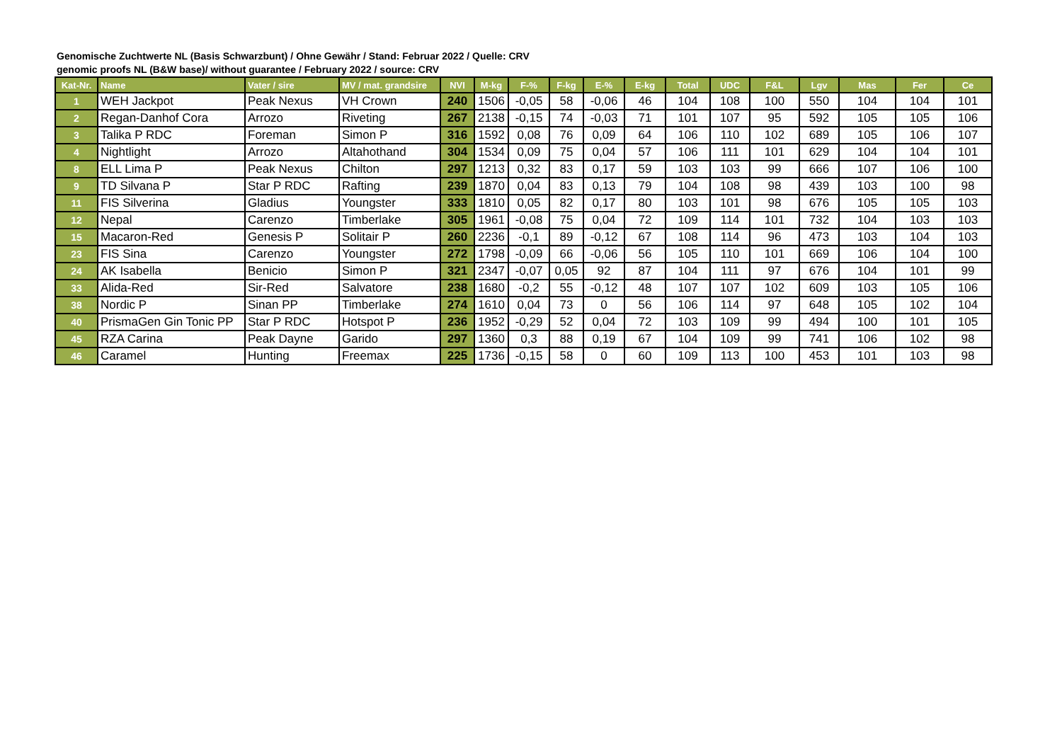Genomische Zuchtwerte NL (Basis Schwarzbunt) / Ohne Gewähr / Stand: Februar 2022 / Quelle: CRV
genomic proofs NL (B&W base)/ without guarantee / February 2022 / source: CRV
| Kat-Nr. | Name | Vater / sire | MV / mat. grandsire | NVI | M-kg | F-% | F-kg | E-% | E-kg | Total | UDC | F&L | Lgv | Mas | Fer | Ce |
| --- | --- | --- | --- | --- | --- | --- | --- | --- | --- | --- | --- | --- | --- | --- | --- | --- |
| 1 | WEH Jackpot | Peak Nexus | VH Crown | 240 | 1506 | -0,05 | 58 | -0,06 | 46 | 104 | 108 | 100 | 550 | 104 | 104 | 101 |
| 2 | Regan-Danhof Cora | Arrozo | Riveting | 267 | 2138 | -0,15 | 74 | -0,03 | 71 | 101 | 107 | 95 | 592 | 105 | 105 | 106 |
| 3 | Talika P RDC | Foreman | Simon P | 316 | 1592 | 0,08 | 76 | 0,09 | 64 | 106 | 110 | 102 | 689 | 105 | 106 | 107 |
| 4 | Nightlight | Arrozo | Altahothand | 304 | 1534 | 0,09 | 75 | 0,04 | 57 | 106 | 111 | 101 | 629 | 104 | 104 | 101 |
| 8 | ELL Lima P | Peak Nexus | Chilton | 297 | 1213 | 0,32 | 83 | 0,17 | 59 | 103 | 103 | 99 | 666 | 107 | 106 | 100 |
| 9 | TD Silvana P | Star P RDC | Rafting | 239 | 1870 | 0,04 | 83 | 0,13 | 79 | 104 | 108 | 98 | 439 | 103 | 100 | 98 |
| 11 | FIS Silverina | Gladius | Youngster | 333 | 1810 | 0,05 | 82 | 0,17 | 80 | 103 | 101 | 98 | 676 | 105 | 105 | 103 |
| 12 | Nepal | Carenzo | Timberlake | 305 | 1961 | -0,08 | 75 | 0,04 | 72 | 109 | 114 | 101 | 732 | 104 | 103 | 103 |
| 15 | Macaron-Red | Genesis P | Solitair P | 260 | 2236 | -0,1 | 89 | -0,12 | 67 | 108 | 114 | 96 | 473 | 103 | 104 | 103 |
| 23 | FIS Sina | Carenzo | Youngster | 272 | 1798 | -0,09 | 66 | -0,06 | 56 | 105 | 110 | 101 | 669 | 106 | 104 | 100 |
| 24 | AK Isabella | Benicio | Simon P | 321 | 2347 | -0,07 | 0,05 | 92 | 87 | 104 | 111 | 97 | 676 | 104 | 101 | 99 |
| 33 | Alida-Red | Sir-Red | Salvatore | 238 | 1680 | -0,2 | 55 | -0,12 | 48 | 107 | 107 | 102 | 609 | 103 | 105 | 106 |
| 38 | Nordic P | Sinan PP | Timberlake | 274 | 1610 | 0,04 | 73 | 0 | 56 | 106 | 114 | 97 | 648 | 105 | 102 | 104 |
| 40 | PrismaGen Gin Tonic PP | Star P RDC | Hotspot P | 236 | 1952 | -0,29 | 52 | 0,04 | 72 | 103 | 109 | 99 | 494 | 100 | 101 | 105 |
| 45 | RZA Carina | Peak Dayne | Garido | 297 | 1360 | 0,3 | 88 | 0,19 | 67 | 104 | 109 | 99 | 741 | 106 | 102 | 98 |
| 46 | Caramel | Hunting | Freemax | 225 | 1736 | -0,15 | 58 | 0 | 60 | 109 | 113 | 100 | 453 | 101 | 103 | 98 |